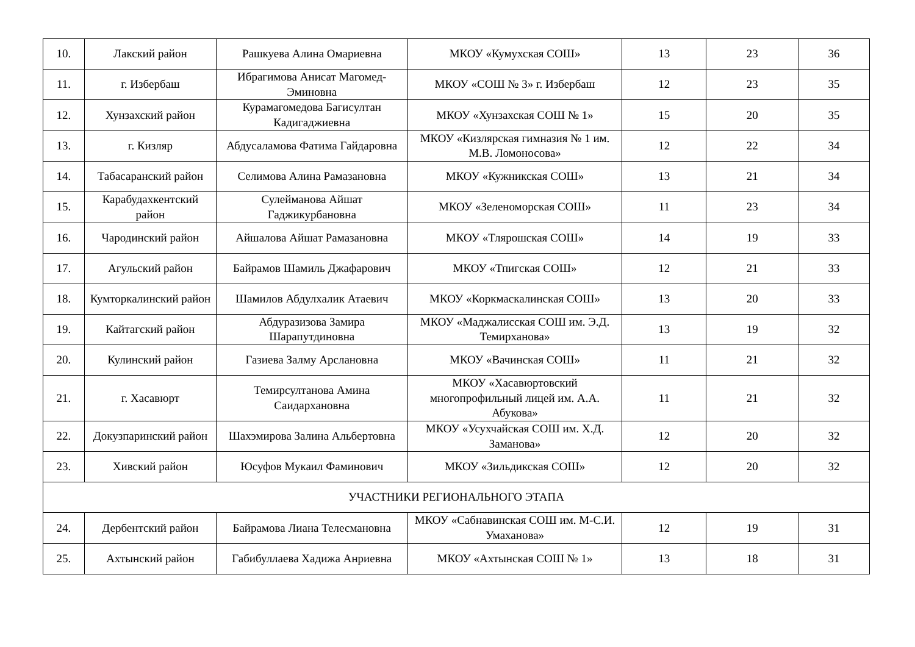| 10. | Лакский район | Рашкуева Алина Омариевна | МКОУ «Кумухская СОШ» | 13 | 23 | 36 |
| 11. | г. Избербаш | Ибрагимова Анисат Магомед-Эминовна | МКОУ «СОШ № 3» г. Избербаш | 12 | 23 | 35 |
| 12. | Хунзахский район | Курамагомедова Багисултан Кадигаджиевна | МКОУ «Хунзахская СОШ № 1» | 15 | 20 | 35 |
| 13. | г. Кизляр | Абдусаламова Фатима Гайдаровна | МКОУ «Кизлярская гимназия № 1 им. М.В. Ломоносова» | 12 | 22 | 34 |
| 14. | Табасаранский район | Селимова Алина Рамазановна | МКОУ «Кужникская СОШ» | 13 | 21 | 34 |
| 15. | Карабудахкентский район | Сулейманова Айшат Гаджикурбановна | МКОУ «Зеленоморская СОШ» | 11 | 23 | 34 |
| 16. | Чародинский район | Айшалова Айшат Рамазановна | МКОУ «Тлярошская СОШ» | 14 | 19 | 33 |
| 17. | Агульский район | Байрамов Шамиль Джафарович | МКОУ «Тпигская СОШ» | 12 | 21 | 33 |
| 18. | Кумторкалинский район | Шамилов Абдулхалик Атаевич | МКОУ «Коркмаскалинская СОШ» | 13 | 20 | 33 |
| 19. | Кайтагский район | Абдуразизова Замира Шарапутдиновна | МКОУ «Маджалисская СОШ им. Э.Д. Темирханова» | 13 | 19 | 32 |
| 20. | Кулинский район | Газиева Залму Арслановна | МКОУ «Вачинская СОШ» | 11 | 21 | 32 |
| 21. | г. Хасавюрт | Темирсултанова Амина Саидархановна | МКОУ «Хасавюртовский многопрофильный лицей им. А.А. Абукова» | 11 | 21 | 32 |
| 22. | Докузпаринский район | Шахэмирова Залина Альбертовна | МКОУ «Усухчайская СОШ им. Х.Д. Заманова» | 12 | 20 | 32 |
| 23. | Хивский район | Юсуфов Мукаил Фаминович | МКОУ «Зильдикская СОШ» | 12 | 20 | 32 |
| УЧАСТНИКИ РЕГИОНАЛЬНОГО ЭТАПА | | | | | | |
| 24. | Дербентский район | Байрамова Лиана Телесмановна | МКОУ «Сабнавинская СОШ им. М-С.И. Умаханова» | 12 | 19 | 31 |
| 25. | Ахтынский район | Габибуллаева Хадижа Анриевна | МКОУ «Ахтынская СОШ № 1» | 13 | 18 | 31 |